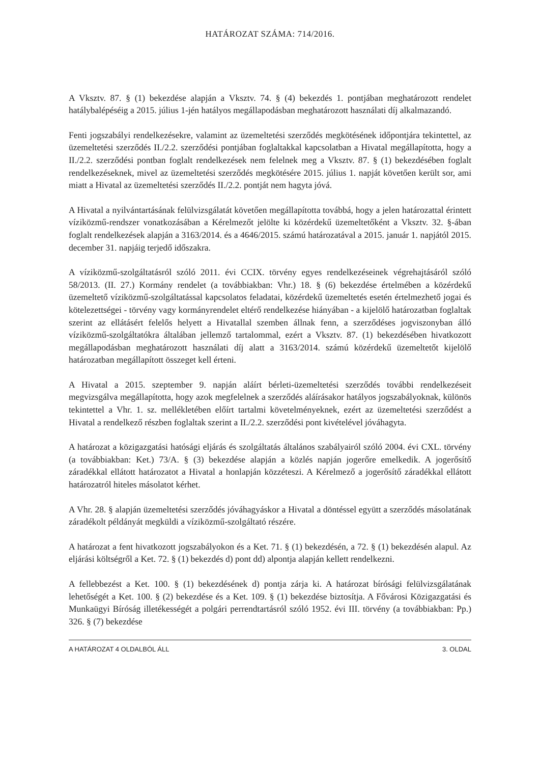HATÁROZAT SZÁMA: 714/2016.
A Vksztv. 87. § (1) bekezdése alapján a Vksztv. 74. § (4) bekezdés 1. pontjában meghatározott rendelet hatálybalépéséig a 2015. július 1-jén hatályos megállapodásban meghatározott használati díj alkalmazandó.
Fenti jogszabályi rendelkezésekre, valamint az üzemeltetési szerződés megkötésének időpontjára tekintettel, az üzemeltetési szerződés II./2.2. szerződési pontjában foglaltakkal kapcsolatban a Hivatal megállapította, hogy a II./2.2. szerződési pontban foglalt rendelkezések nem felelnek meg a Vksztv. 87. § (1) bekezdésében foglalt rendelkezéseknek, mivel az üzemeltetési szerződés megkötésére 2015. július 1. napját követően került sor, ami miatt a Hivatal az üzemeltetési szerződés II./2.2. pontját nem hagyta jóvá.
A Hivatal a nyilvántartásának felülvizsgálatát követően megállapította továbbá, hogy a jelen határozattal érintett víziközmű-rendszer vonatkozásában a Kérelmezőt jelölte ki közérdekű üzemeltetőként a Vksztv. 32. §-ában foglalt rendelkezések alapján a 3163/2014. és a 4646/2015. számú határozatával a 2015. január 1. napjától 2015. december 31. napjáig terjedő időszakra.
A víziközmű-szolgáltatásról szóló 2011. évi CCIX. törvény egyes rendelkezéseinek végrehajtásáról szóló 58/2013. (II. 27.) Kormány rendelet (a továbbiakban: Vhr.) 18. § (6) bekezdése értelmében a közérdekű üzemeltető víziközmű-szolgáltatással kapcsolatos feladatai, közérdekű üzemeltetés esetén értelmezhető jogai és kötelezettségei - törvény vagy kormányrendelet eltérő rendelkezése hiányában - a kijelölő határozatban foglaltak szerint az ellátásért felelős helyett a Hivatallal szemben állnak fenn, a szerződéses jogviszonyban álló víziközmű-szolgáltatókra általában jellemző tartalommal, ezért a Vksztv. 87. (1) bekezdésében hivatkozott megállapodásban meghatározott használati díj alatt a 3163/2014. számú közérdekű üzemeltetőt kijelölő határozatban megállapított összeget kell érteni.
A Hivatal a 2015. szeptember 9. napján aláírt bérleti-üzemeltetési szerződés további rendelkezéseit megvizsgálva megállapította, hogy azok megfelelnek a szerződés aláírásakor hatályos jogszabályoknak, különös tekintettel a Vhr. 1. sz. mellékletében előírt tartalmi követelményeknek, ezért az üzemeltetési szerződést a Hivatal a rendelkező részben foglaltak szerint a II./2.2. szerződési pont kivételével jóváhagyta.
A határozat a közigazgatási hatósági eljárás és szolgáltatás általános szabályairól szóló 2004. évi CXL. törvény (a továbbiakban: Ket.) 73/A. § (3) bekezdése alapján a közlés napján jogerőre emelkedik. A jogerősítő záradékkal ellátott határozatot a Hivatal a honlapján közzéteszi. A Kérelmező a jogerősítő záradékkal ellátott határozatról hiteles másolatot kérhet.
A Vhr. 28. § alapján üzemeltetési szerződés jóváhagyáskor a Hivatal a döntéssel együtt a szerződés másolatának záradékolt példányát megküldi a víziközmű-szolgáltató részére.
A határozat a fent hivatkozott jogszabályokon és a Ket. 71. § (1) bekezdésén, a 72. § (1) bekezdésén alapul. Az eljárási költségről a Ket. 72. § (1) bekezdés d) pont dd) alpontja alapján kellett rendelkezni.
A fellebbezést a Ket. 100. § (1) bekezdésének d) pontja zárja ki. A határozat bírósági felülvizsgálatának lehetőségét a Ket. 100. § (2) bekezdése és a Ket. 109. § (1) bekezdése biztosítja. A Fővárosi Közigazgatási és Munkaügyi Bíróság illetékességét a polgári perrendtartásról szóló 1952. évi III. törvény (a továbbiakban: Pp.) 326. § (7) bekezdése
A HATÁROZAT 4 OLDALBÓL ÁLL 3. OLDAL